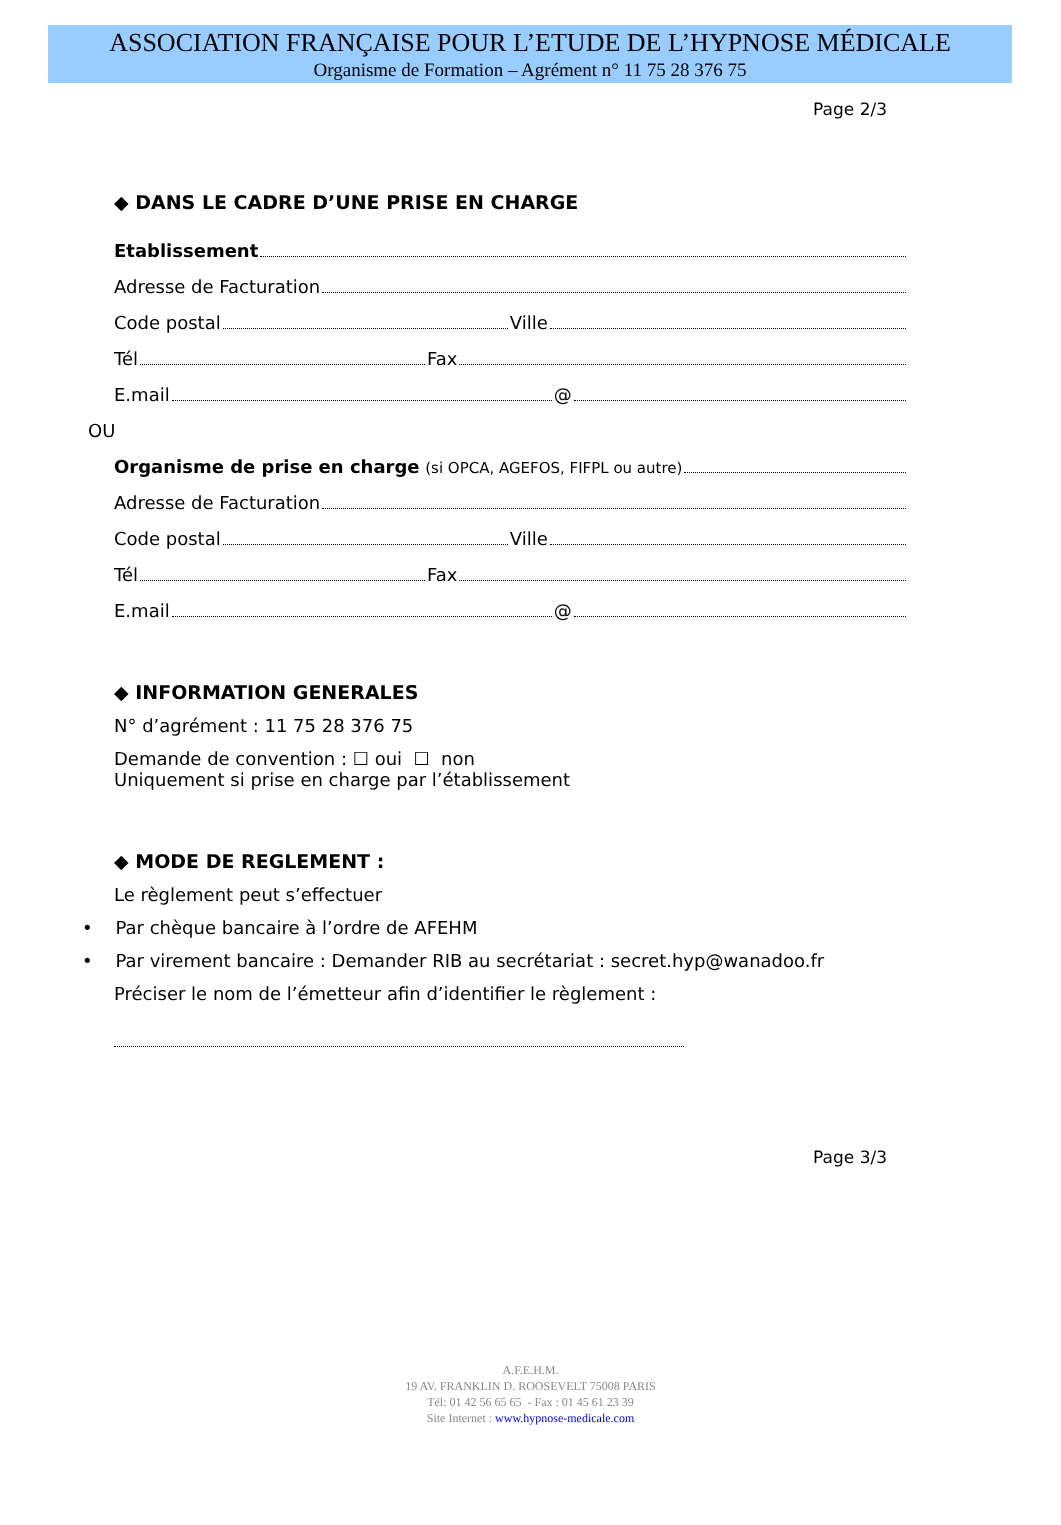ASSOCIATION FRANÇAISE POUR L’ETUDE DE L’HYPNOSE MÉDICALE
Organisme de Formation – Agrément n° 11 75 28 376 75
Page 2/3
◆ DANS LE CADRE D’UNE PRISE EN CHARGE
Etablissement
Adresse de Facturation
Code postal Ville
Tél Fax
E.mail @
OU
Organisme de prise en charge (si OPCA, AGEFOS, FIFPL ou autre)
Adresse de Facturation
Code postal Ville
Tél Fax
E.mail @
◆ INFORMATION GENERALES
N° d’agrément : 11 75 28 376 75
Demande de convention : ☐ oui ☐ non
Uniquement si prise en charge par l’établissement
◆ MODE DE REGLEMENT :
Le règlement peut s’effectuer
• Par chèque bancaire à l’ordre de AFEHM
• Par virement bancaire : Demander RIB au secrétariat : secret.hyp@wanadoo.fr
Préciser le nom de l’émetteur afin d’identifier le règlement :
Page 3/3
A.F.E.H.M.
19 AV. FRANKLIN D. ROOSEVELT 75008 PARIS
Tél: 01 42 56 65 65 - Fax : 01 45 61 23 39
Site Internet : www.hypnose-medicale.com